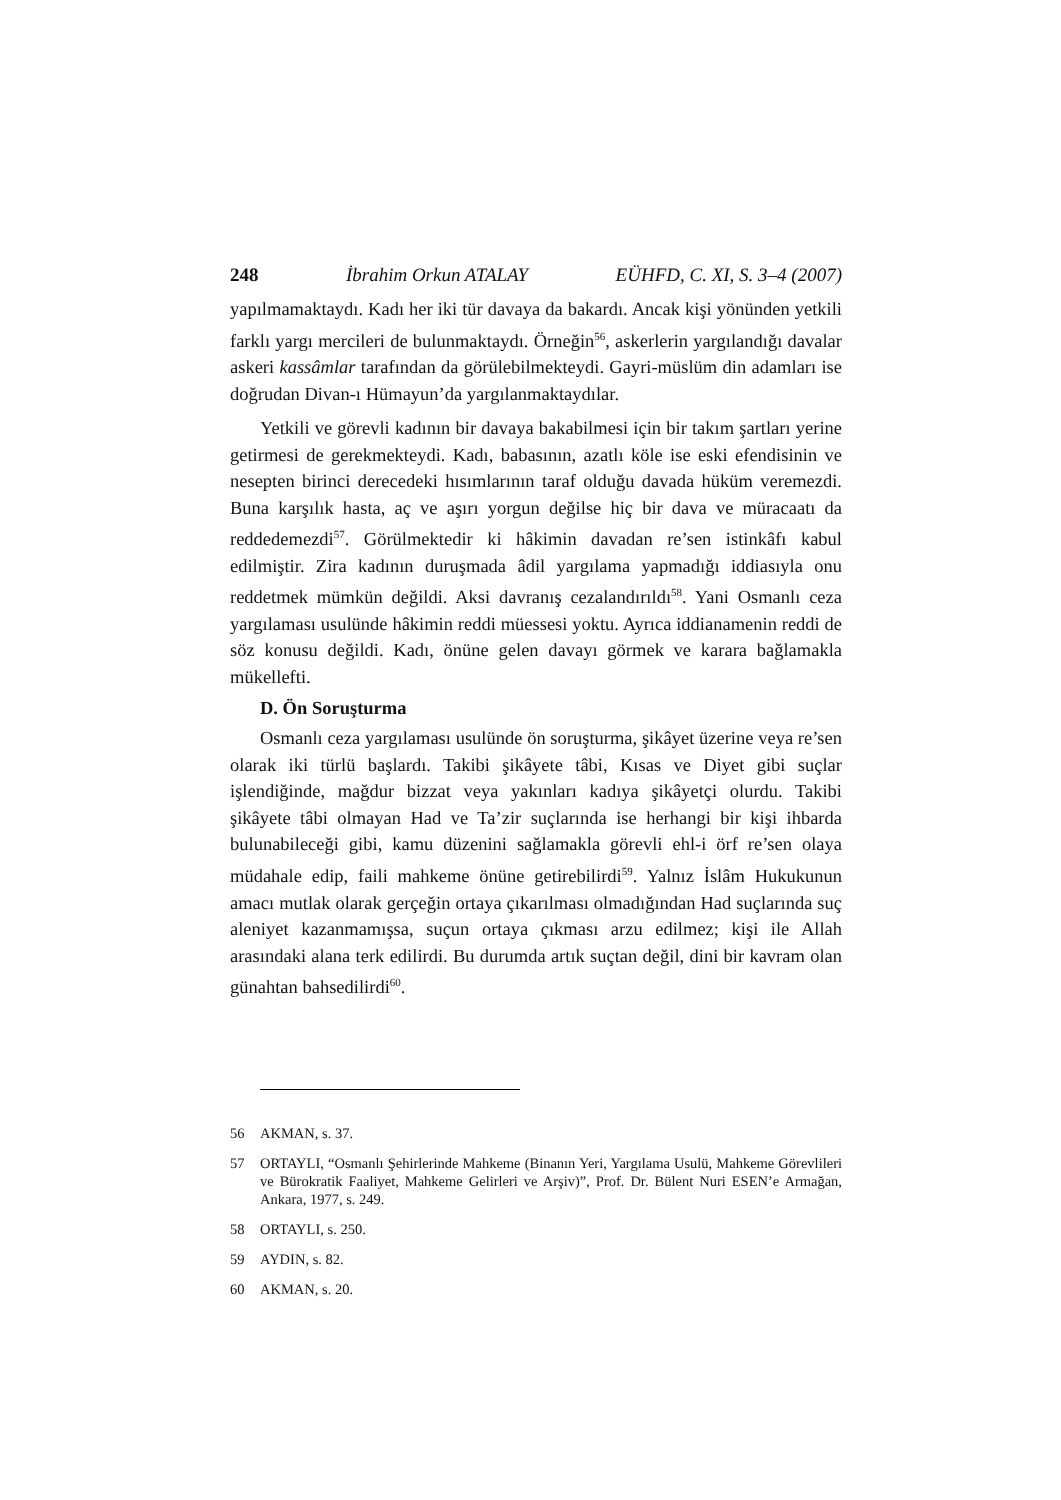248 İbrahim Orkun ATALAY EÜHFD, C. XI, S. 3–4 (2007)
yapılmamaktaydı. Kadı her iki tür davaya da bakardı. Ancak kişi yönünden yetkili farklı yargı mercileri de bulunmaktaydı. Örneğin<sup>56</sup>, askerlerin yargılandığı davalar askeri kassâmlar tarafından da görülebilmekteydi. Gayri-müslüm din adamları ise doğrudan Divan-ı Hümayun’da yargılanmaktaydılar.
Yetkili ve görevli kadının bir davaya bakabilmesi için bir takım şartları yerine getirmesi de gerekmekteydi. Kadı, babasının, azatlı köle ise eski efendisinin ve nesepten birinci derecedeki hısımlarının taraf olduğu davada hüküm veremezdi. Buna karşılık hasta, aç ve aşırı yorgun değilse hiç bir dava ve müracaatı da reddedemezdi<sup>57</sup>. Görülmektedir ki hâkimin davadan re’sen istinkâfı kabul edilmiştir. Zira kadının duruşmada âdil yargılama yapmadığı iddiasıyla onu reddetmek mümkün değildi. Aksi davranış cezalandırıldı<sup>58</sup>. Yani Osmanlı ceza yargılaması usulünde hâkimin reddi müessesi yoktu. Ayrıca iddianamenin reddi de söz konusu değildi. Kadı, önüne gelen davayı görmek ve karara bağlamakla mükellefti.
D. Ön Soruşturma
Osmanlı ceza yargılaması usulünde ön soruşturma, şikâyet üzerine veya re’sen olarak iki türlü başlardı. Takibi şikâyete tâbi, Kısas ve Diyet gibi suçlar işlendiğinde, mağdur bizzat veya yakınları kadıya şikâyetçi olurdu. Takibi şikâyete tâbi olmayan Had ve Ta’zir suçlarında ise herhangi bir kişi ihbarda bulunabileceği gibi, kamu düzenini sağlamakla görevli ehl-i örf re’sen olaya müdahale edip, faili mahkeme önüne getirebilirdi<sup>59</sup>. Yalnız İslâm Hukukunun amacı mutlak olarak gerçeğin ortaya çıkarılması olmadığından Had suçlarında suç aleniyet kazanmamışsa, suçun ortaya çıkması arzu edilmez; kişi ile Allah arasındaki alana terk edilirdi. Bu durumda artık suçtan değil, dini bir kavram olan günahtan bahsedilirdi<sup>60</sup>.
56 AKMAN, s. 37.
57 ORTAYLI, “Osmanlı Şehirlerinde Mahkeme (Binanın Yeri, Yargılama Usulü, Mahkeme Görevlileri ve Bürokratik Faaliyet, Mahkeme Gelirleri ve Arşiv)”, Prof. Dr. Bülent Nuri ESEN’e Armağan, Ankara, 1977, s. 249.
58 ORTAYLI, s. 250.
59 AYDIN, s. 82.
60 AKMAN, s. 20.